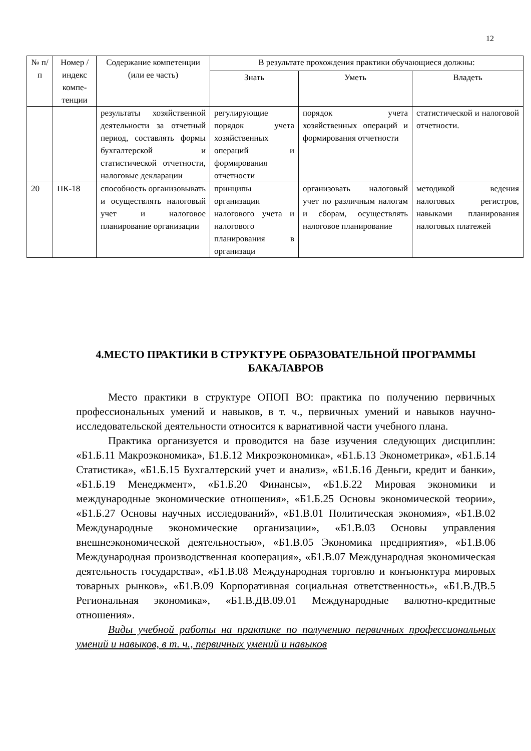12
| № п/п | Номер /индекс компе-тенции | Содержание компетенции (или ее часть) | В результате прохождения практики обучающиеся должны: | | |
| --- | --- | --- | --- | --- | --- |
| | | | Знать | Уметь | Владеть |
| | | результаты хозяйственной деятельности за отчетный период, составлять формы бухгалтерской и статистической отчетности, налоговые декларации | регулирующие порядок учета хозяйственных операций и формирования отчетности | порядок учета хозяйственных операций и формирования отчетности | статистической и налоговой отчетности. |
| 20 | ПК-18 | способность организовывать и осуществлять налоговый учет и налоговое планирование организации | принципы организации налогового учета и налогового планирования в организаци | организовать налоговый учет по различным налогам и сборам, осуществлять налоговое планирование | методикой ведения налоговых регистров, навыками планирования налоговых платежей |
4.МЕСТО ПРАКТИКИ В СТРУКТУРЕ ОБРАЗОВАТЕЛЬНОЙ ПРОГРАММЫ БАКАЛАВРОВ
Место практики в структуре ОПОП ВО: практика по получению первичных профессиональных умений и навыков, в т. ч., первичных умений и навыков научно-исследовательской деятельности относится к вариативной части учебного плана.
Практика организуется и проводится на базе изучения следующих дисциплин: «Б1.Б.11 Макроэкономика», Б1.Б.12 Микроэкономика», «Б1.Б.13 Эконометрика», «Б1.Б.14 Статистика», «Б1.Б.15 Бухгалтерский учет и анализ», «Б1.Б.16 Деньги, кредит и банки», «Б1.Б.19 Менеджмент», «Б1.Б.20 Финансы», «Б1.Б.22 Мировая экономики и международные экономические отношения», «Б1.Б.25 Основы экономической теории», «Б1.Б.27 Основы научных исследований», «Б1.В.01 Политическая экономия», «Б1.В.02 Международные экономические организации», «Б1.В.03 Основы управления внешнеэкономической деятельностью», «Б1.В.05 Экономика предприятия», «Б1.В.06 Международная производственная кооперация», «Б1.В.07 Международная экономическая деятельность государства», «Б1.В.08 Международная торговлю и конъюнктура мировых товарных рынков», «Б1.В.09 Корпоративная социальная ответственность», «Б1.В.ДВ.5 Региональная экономика», «Б1.В.ДВ.09.01 Международные валютно-кредитные отношения».
Виды учебной работы на практике по получению первичных профессиональных умений и навыков, в т. ч., первичных умений и навыков